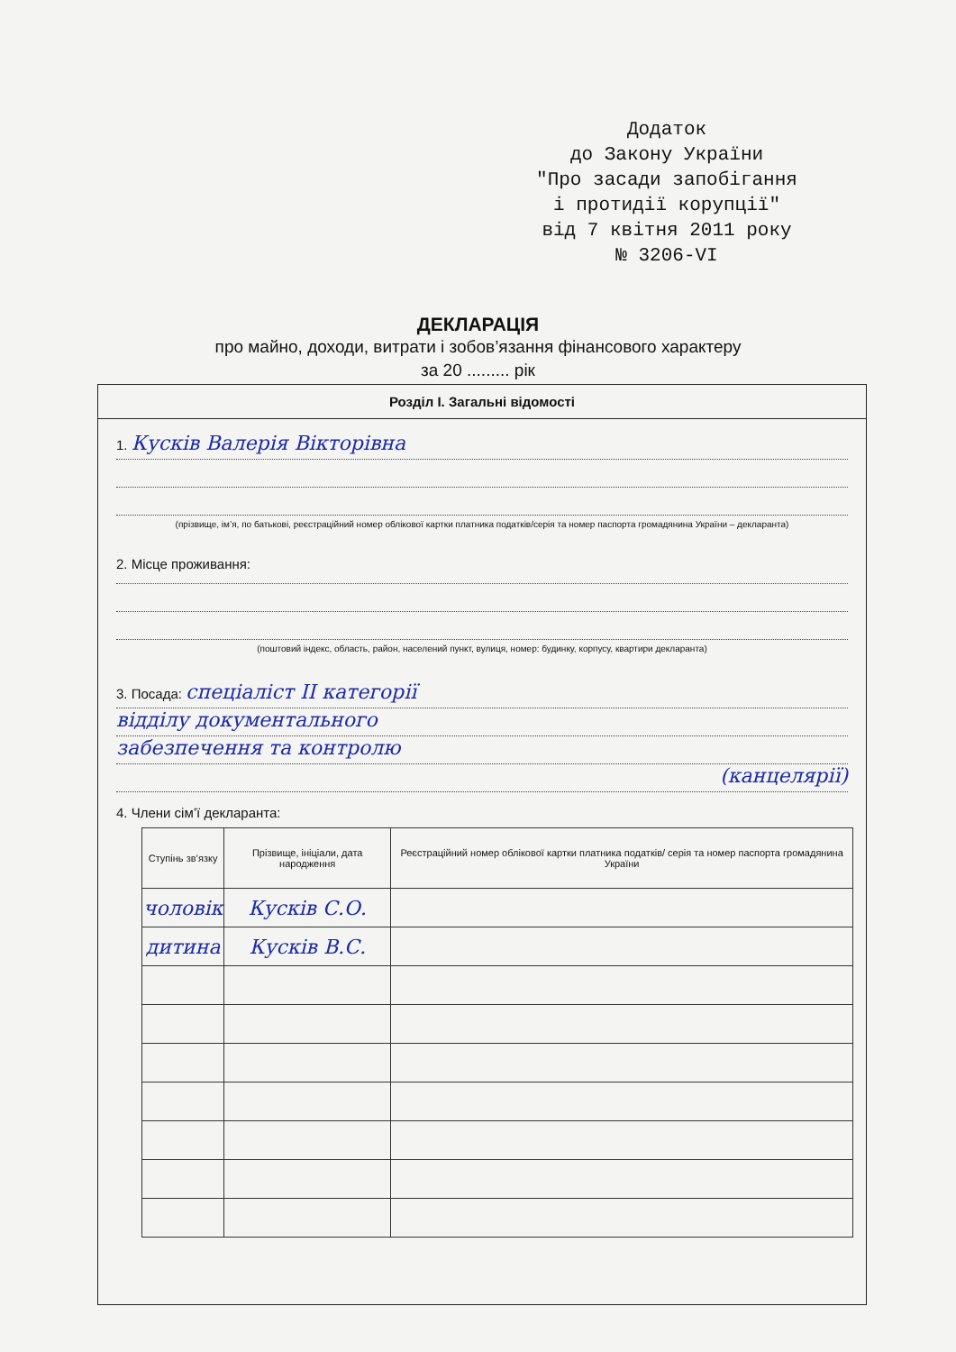Додаток
до Закону України
"Про засади запобігання
і протидії корупції"
від 7 квітня 2011 року
№ 3206-VI
ДЕКЛАРАЦІЯ
про майно, доходи, витрати і зобов’язання фінансового характеру
за 20 ......... рік
Розділ І. Загальні відомості
1. Кусків Валерія Вікторівна
(прізвище, ім’я, по батькові, реєстраційний номер облікової картки платника податків/серія та номер паспорта громадянина України – декларанта)
2. Місце проживання:
(поштовий індекс, область, район, населений пункт, вулиця, номер: будинку, корпусу, квартири декларанта)
3. Посада: спеціаліст ІІ категорії
відділу документального
забезпечення та контролю
(канцелярії)
4. Члени сім’ї декларанта:
| Ступінь зв’язку | Прізвище, ініціали, дата народження | Реєстраційний номер облікової картки платника податків/ серія та номер паспорта громадянина України |
| --- | --- | --- |
| чоловік | Кусків С.О. | |
| дитина | Кусків В.С. | |